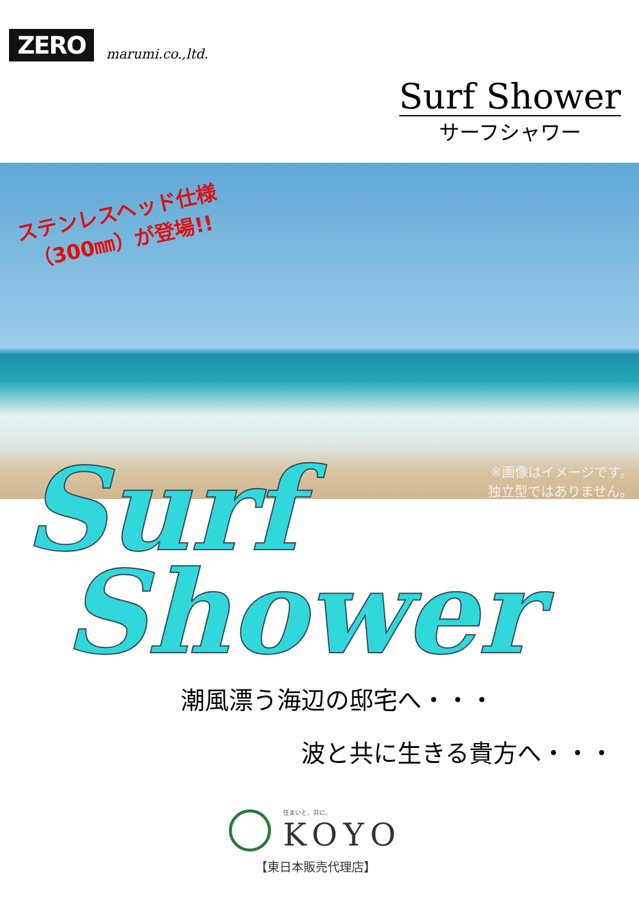ZERO
marumi.co.,ltd.
Surf Shower
サーフシャワー
ステンレスヘッド仕様
（300㎜）が登場!!
※画像はイメージです。
独立型ではありません。
Surf
Shower
潮風漂う海辺の邸宅へ・・・
波と共に生きる貴方へ・・・
住まいと、共に。
KOYO
【東日本販売代理店】